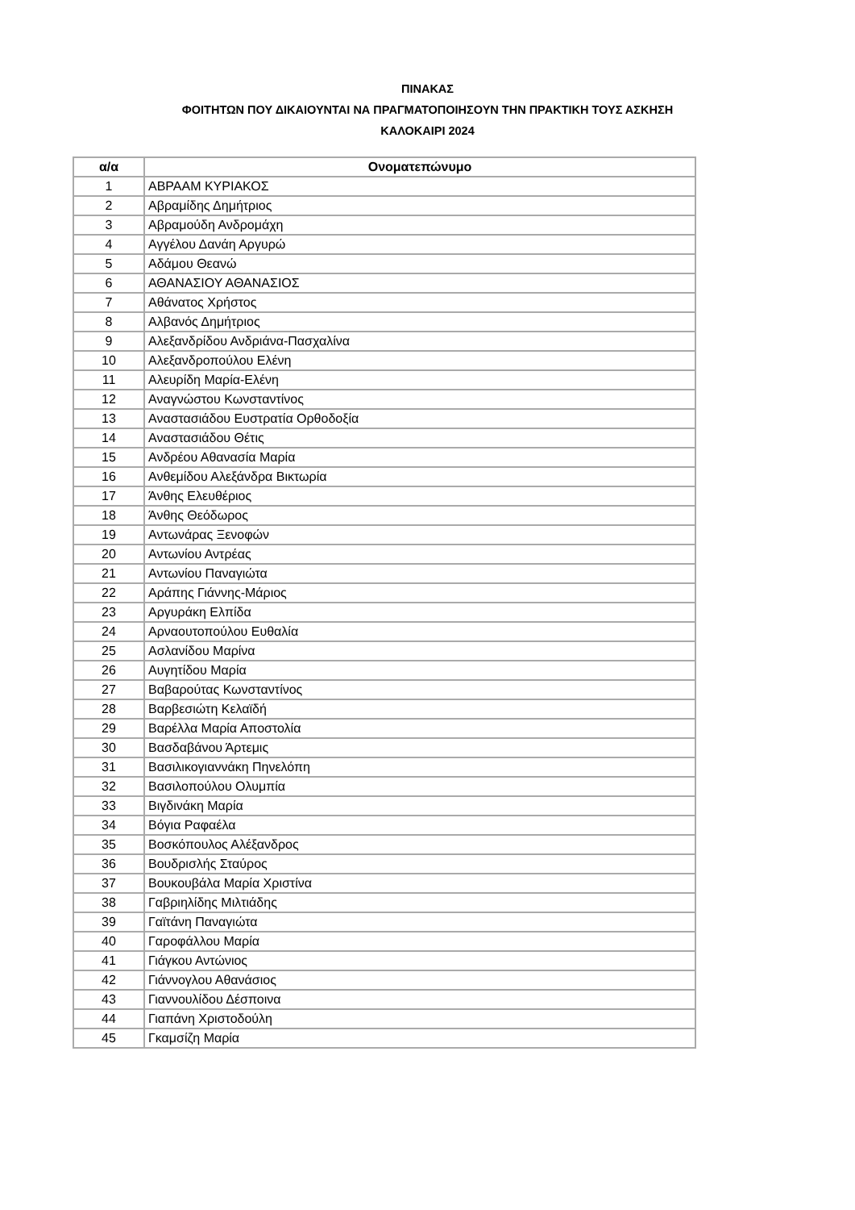ΠΙΝΑΚΑΣ
ΦΟΙΤΗΤΩΝ ΠΟΥ ΔΙΚΑΙΟΥΝΤΑΙ ΝΑ ΠΡΑΓΜΑΤΟΠΟΙΗΣΟΥΝ ΤΗΝ ΠΡΑΚΤΙΚΗ ΤΟΥΣ ΑΣΚΗΣΗ
ΚΑΛΟΚΑΙΡΙ 2024
| α/α | Ονοματεπώνυμο |
| --- | --- |
| 1 | ΑΒΡΑΑΜ ΚΥΡΙΑΚΟΣ |
| 2 | Αβραμίδης Δημήτριος |
| 3 | Αβραμούδη Ανδρομάχη |
| 4 | Αγγέλου Δανάη Αργυρώ |
| 5 | Αδάμου Θεανώ |
| 6 | ΑΘΑΝΑΣΙΟΥ ΑΘΑΝΑΣΙΟΣ |
| 7 | Αθάνατος Χρήστος |
| 8 | Αλβανός Δημήτριος |
| 9 | Αλεξανδρίδου Ανδριάνα-Πασχαλίνα |
| 10 | Αλεξανδροπούλου Ελένη |
| 11 | Αλευρίδη Μαρία-Ελένη |
| 12 | Αναγνώστου Κωνσταντίνος |
| 13 | Αναστασιάδου Ευστρατία Ορθοδοξία |
| 14 | Αναστασιάδου Θέτις |
| 15 | Ανδρέου Αθανασία Μαρία |
| 16 | Ανθεμίδου Αλεξάνδρα Βικτωρία |
| 17 | Άνθης Ελευθέριος |
| 18 | Άνθης Θεόδωρος |
| 19 | Αντωνάρας Ξενοφών |
| 20 | Αντωνίου Αντρέας |
| 21 | Αντωνίου Παναγιώτα |
| 22 | Αράπης Γιάννης-Μάριος |
| 23 | Αργυράκη Ελπίδα |
| 24 | Αρναουτοπούλου Ευθαλία |
| 25 | Ασλανίδου Μαρίνα |
| 26 | Αυγητίδου Μαρία |
| 27 | Βαβαρούτας Κωνσταντίνος |
| 28 | Βαρβεσιώτη Κελαϊδή |
| 29 | Βαρέλλα Μαρία Αποστολία |
| 30 | Βασδαβάνου Άρτεμις |
| 31 | Βασιλικογιαννάκη Πηνελόπη |
| 32 | Βασιλοπούλου Ολυμπία |
| 33 | Βιγδινάκη Μαρία |
| 34 | Βόγια Ραφαέλα |
| 35 | Βοσκόπουλος Αλέξανδρος |
| 36 | Βουδρισλής Σταύρος |
| 37 | Βουκουβάλα Μαρία Χριστίνα |
| 38 | Γαβριηλίδης Μιλτιάδης |
| 39 | Γαϊτάνη Παναγιώτα |
| 40 | Γαροφάλλου Μαρία |
| 41 | Γιάγκου Αντώνιος |
| 42 | Γιάννογλου Αθανάσιος |
| 43 | Γιαννουλίδου Δέσποινα |
| 44 | Γιαπάνη Χριστοδούλη |
| 45 | Γκαμσίζη Μαρία |